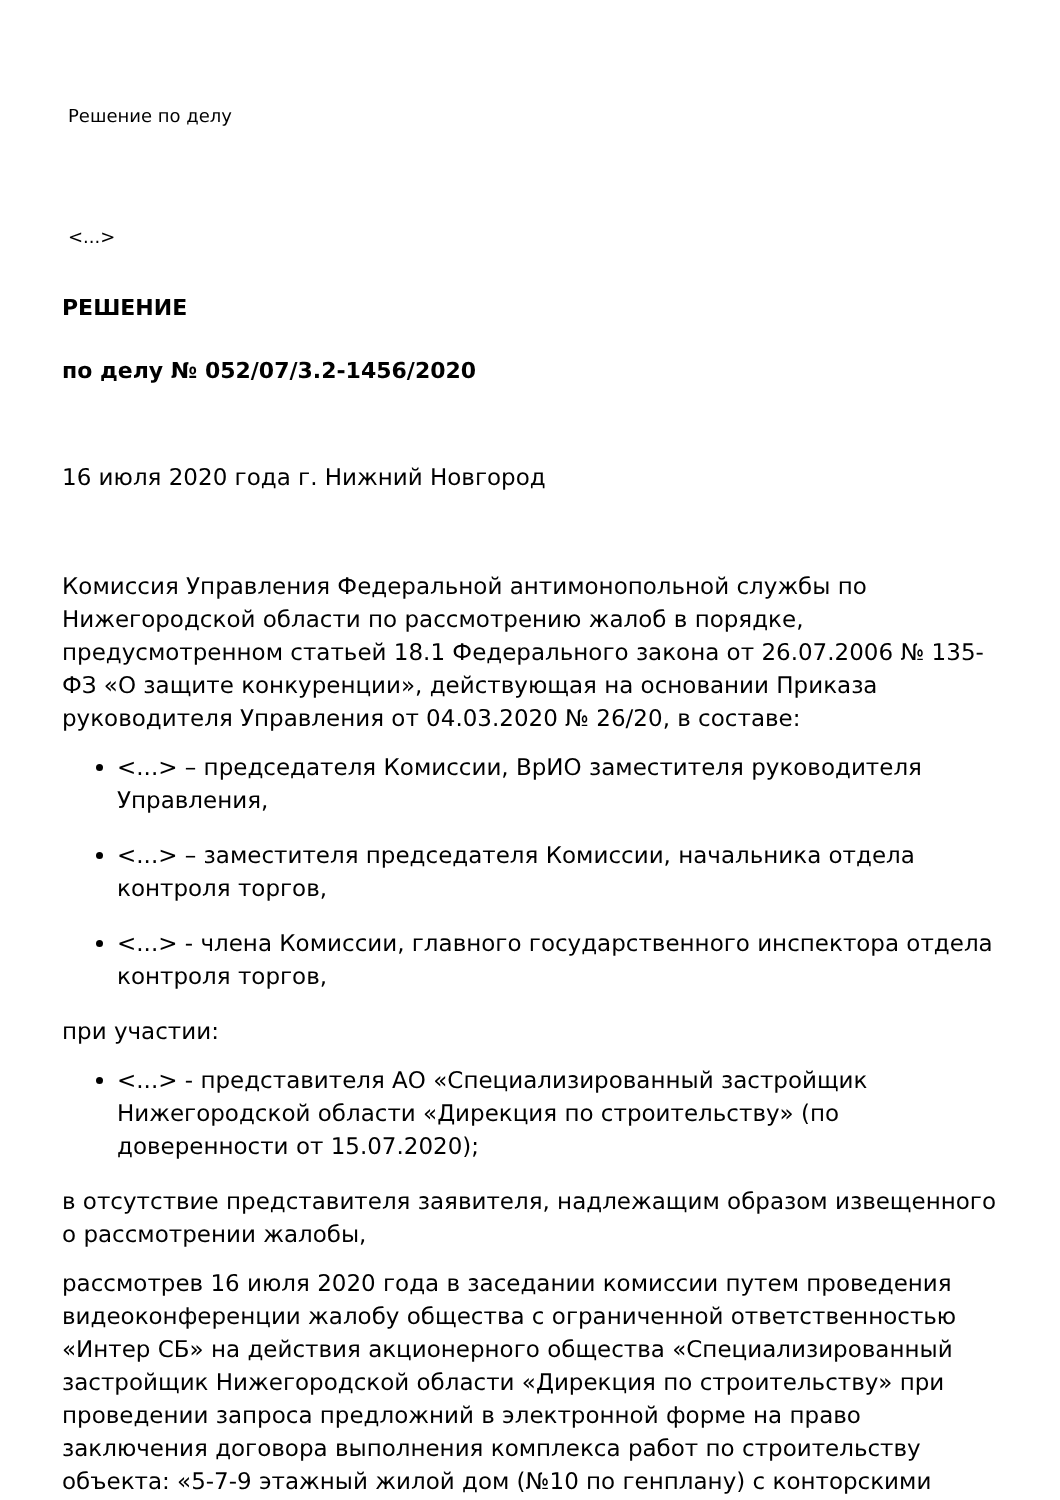Решение по делу
<...>
РЕШЕНИЕ
по делу № 052/07/3.2-1456/2020
16 июля 2020 года г. Нижний Новгород
Комиссия Управления Федеральной антимонопольной службы по Нижегородской области по рассмотрению жалоб в порядке, предусмотренном статьей 18.1 Федерального закона от 26.07.2006 № 135-ФЗ «О защите конкуренции», действующая на основании Приказа руководителя Управления от 04.03.2020 № 26/20, в составе:
<...> – председателя Комиссии, ВрИО заместителя руководителя Управления,
<...> – заместителя председателя Комиссии, начальника отдела контроля торгов,
<...> - члена Комиссии, главного государственного инспектора отдела контроля торгов,
при участии:
<...> - представителя АО «Специализированный застройщик Нижегородской области «Дирекция по строительству» (по доверенности от 15.07.2020);
в отсутствие представителя заявителя, надлежащим образом извещенного о рассмотрении жалобы,
рассмотрев 16 июля 2020 года в заседании комиссии путем проведения видеоконференции жалобу общества с ограниченной ответственностью «Интер СБ» на действия акционерного общества «Специализированный застройщик Нижегородской области «Дирекция по строительству» при проведении запроса предложний в электронной форме на право заключения договора выполнения комплекса работ по строительству объекта: «5-7-9 этажный жилой дом (№10 по генплану) с конторскими